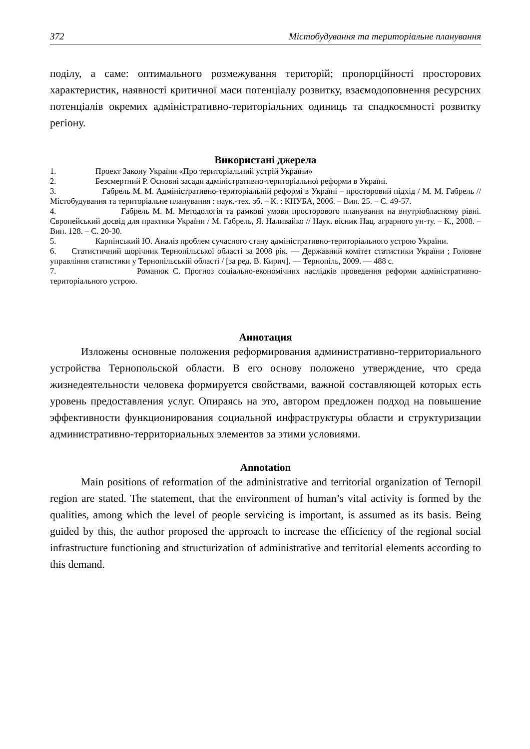372 Містобудування та територіальне планування
поділу, а саме: оптимального розмежування територій; пропорційності просторових характеристик, наявності критичної маси потенціалу розвитку, взаємодоповнення ресурсних потенціалів окремих адміністративно-територіальних одиниць та спадкоємності розвитку регіону.
Використані джерела
1. Проект Закону України «Про територіальний устрій України»
2. Безсмертний Р. Основні засади адміністративно-територіальної реформи в Україні.
3. Габрель М. М. Адміністративно-територіальній реформі в Україні – просторовий підхід / М. М. Габрель // Містобудування та територіальне планування : наук.-тех. зб. – К. : КНУБА, 2006. – Вип. 25. – С. 49-57.
4. Габрель М. М. Методологія та рамкові умови просторового планування на внутріобласному рівні. Європейський досвід для практики України / М. Габрель, Я. Наливайко // Наук. вісник Нац. аграрного ун-ту. – К., 2008. – Вип. 128. – С. 20-30.
5. Карпінський Ю. Аналіз проблем сучасного стану адміністративно-територіального устрою України.
6. Статистичний щорічник Тернопільської області за 2008 рік. — Державний комітет статистики України ; Головне управління статистики у Тернопільській області / [за ред. В. Кирич]. — Тернопіль, 2009. — 488 с.
7. Романюк С. Прогноз соціально-економічних наслідків проведення реформи адміністративно-територіального устрою.
Аннотация
Изложены основные положения реформирования административно-территориального устройства Тернопольской области. В его основу положено утверждение, что среда жизнедеятельности человека формируется свойствами, важной составляющей которых есть уровень предоставления услуг. Опираясь на это, автором предложен подход на повышение эффективности функционирования социальной инфраструктуры области и структуризации административно-территориальных элементов за этими условиями.
Annotation
Main positions of reformation of the administrative and territorial organization of Ternopil region are stated. The statement, that the environment of human’s vital activity is formed by the qualities, among which the level of people servicing is important, is assumed as its basis. Being guided by this, the author proposed the approach to increase the efficiency of the regional social infrastructure functioning and structurization of administrative and territorial elements according to this demand.